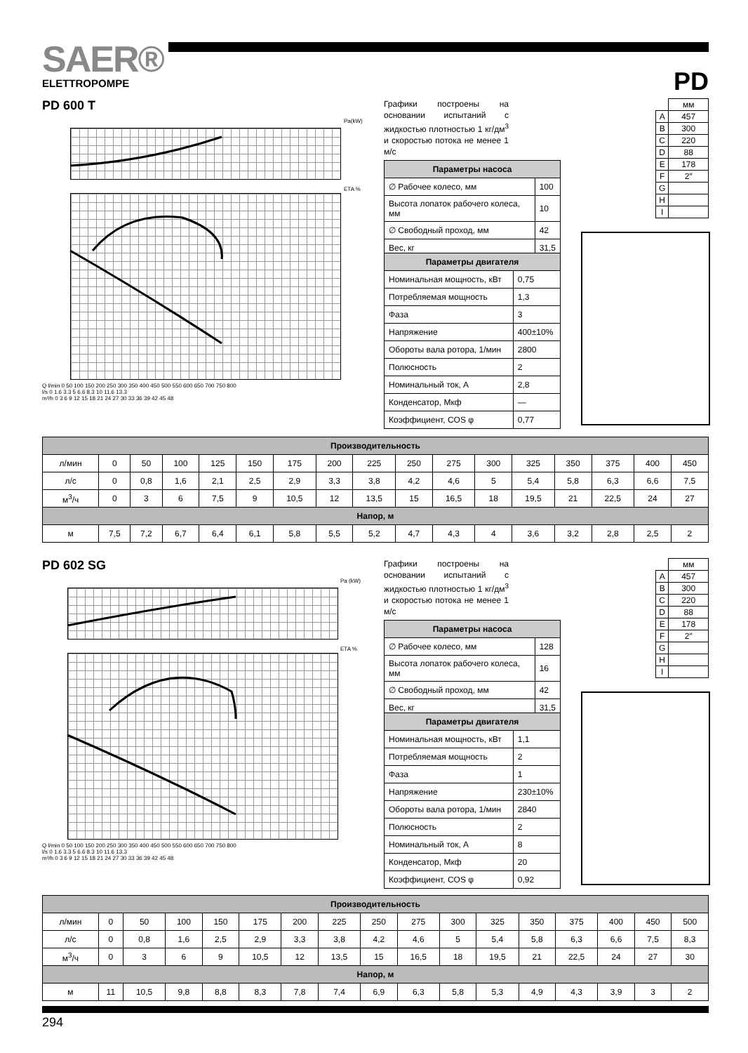SAER®
ELETTROPOMPE
PD
PD 600 T
Pa(kW)
ETA %
Q l/min 0 50 100 150 200 250 300 350 400 450 500 550 600 650 700 750 800
l/s 0 1.6 3.3 5 6.6 8.3 10 11.6 13.3
m³/h 0 3 6 9 12 15 18 21 24 27 30 33 36 39 42 45 48
Графики построены на основании испытаний с жидкостью плотностью 1 кг/дм<sup>3</sup> и скоростью потока не менее 1 м/с
| Параметры насоса | |
| --- | --- |
| ∅ Рабочее колесо, мм | 100 |
| Высота лопаток рабочего колеса, мм | 10 |
| ∅ Свободный проход, мм | 42 |
| Вес, кг | 31,5 |
| Параметры двигателя | |
| --- | --- |
| Номинальная мощность, кВт | 0,75 |
| Потребляемая мощность | 1,3 |
| Фаза | 3 |
| Напряжение | 400±10% |
| Обороты вала ротора, 1/мин | 2800 |
| Полюсность | 2 |
| Номинальный ток, А | 2,8 |
| Конденсатор, Мкф | — |
| Коэффициент, COS φ | 0,77 |
| | мм |
| A | 457 |
| B | 300 |
| C | 220 |
| D | 88 |
| E | 178 |
| F | 2″ |
| G | |
| H | |
| I | |
| Производительность | | | | | | | | | | | | | | | | |
| --- | --- | --- | --- | --- | --- | --- | --- | --- | --- | --- | --- | --- | --- | --- | --- | --- |
| л/мин | 0 | 50 | 100 | 125 | 150 | 175 | 200 | 225 | 250 | 275 | 300 | 325 | 350 | 375 | 400 | 450 |
| л/с | 0 | 0,8 | 1,6 | 2,1 | 2,5 | 2,9 | 3,3 | 3,8 | 4,2 | 4,6 | 5 | 5,4 | 5,8 | 6,3 | 6,6 | 7,5 |
| м<sup>3</sup>/ч | 0 | 3 | 6 | 7,5 | 9 | 10,5 | 12 | 13,5 | 15 | 16,5 | 18 | 19,5 | 21 | 22,5 | 24 | 27 |
| Напор, м | | | | | | | | | | | | | | | | |
| м | 7,5 | 7,2 | 6,7 | 6,4 | 6,1 | 5,8 | 5,5 | 5,2 | 4,7 | 4,3 | 4 | 3,6 | 3,2 | 2,8 | 2,5 | 2 |
PD 602 SG
Pa (kW)
ETA %
Q l/min 0 50 100 150 200 250 300 350 400 450 500 550 600 650 700 750 800
l/s 0 1.6 3.3 5 6.6 8.3 10 11.6 13.3
m³/h 0 3 6 9 12 15 18 21 24 27 30 33 36 39 42 45 48
Графики построены на основании испытаний с жидкостью плотностью 1 кг/дм<sup>3</sup> и скоростью потока не менее 1 м/с
| Параметры насоса | |
| --- | --- |
| ∅ Рабочее колесо, мм | 128 |
| Высота лопаток рабочего колеса, мм | 16 |
| ∅ Свободный проход, мм | 42 |
| Вес, кг | 31,5 |
| Параметры двигателя | |
| --- | --- |
| Номинальная мощность, кВт | 1,1 |
| Потребляемая мощность | 2 |
| Фаза | 1 |
| Напряжение | 230±10% |
| Обороты вала ротора, 1/мин | 2840 |
| Полюсность | 2 |
| Номинальный ток, А | 8 |
| Конденсатор, Мкф | 20 |
| Коэффициент, COS φ | 0,92 |
| | мм |
| A | 457 |
| B | 300 |
| C | 220 |
| D | 88 |
| E | 178 |
| F | 2″ |
| G | |
| H | |
| I | |
| Производительность | | | | | | | | | | | | | | | | |
| --- | --- | --- | --- | --- | --- | --- | --- | --- | --- | --- | --- | --- | --- | --- | --- | --- |
| л/мин | 0 | 50 | 100 | 150 | 175 | 200 | 225 | 250 | 275 | 300 | 325 | 350 | 375 | 400 | 450 | 500 |
| л/с | 0 | 0,8 | 1,6 | 2,5 | 2,9 | 3,3 | 3,8 | 4,2 | 4,6 | 5 | 5,4 | 5,8 | 6,3 | 6,6 | 7,5 | 8,3 |
| м<sup>3</sup>/ч | 0 | 3 | 6 | 9 | 10,5 | 12 | 13,5 | 15 | 16,5 | 18 | 19,5 | 21 | 22,5 | 24 | 27 | 30 |
| Напор, м | | | | | | | | | | | | | | | | |
| м | 11 | 10,5 | 9,8 | 8,8 | 8,3 | 7,8 | 7,4 | 6,9 | 6,3 | 5,8 | 5,3 | 4,9 | 4,3 | 3,9 | 3 | 2 |
294